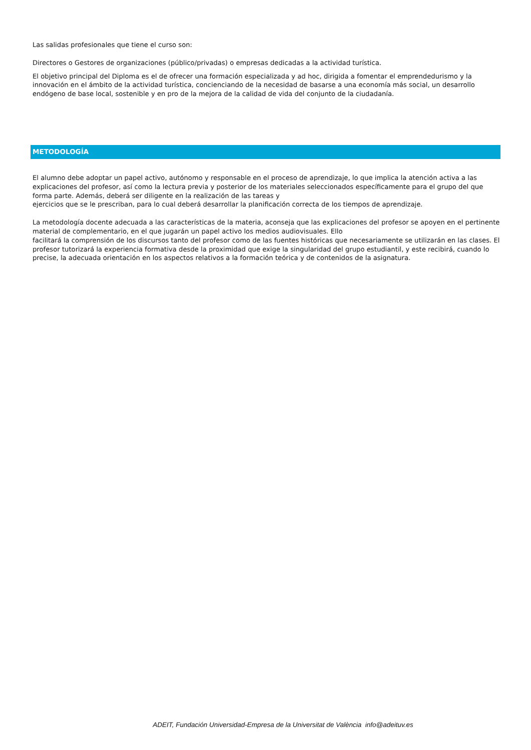Las salidas profesionales que tiene el curso son:
Directores o Gestores de organizaciones (público/privadas) o empresas dedicadas a la actividad turística.
El objetivo principal del Diploma es el de ofrecer una formación especializada y ad hoc, dirigida a fomentar el emprendedurismo y la innovación en el ámbito de la actividad turística, concienciando de la necesidad de basarse a una economía más social, un desarrollo endógeno de base local, sostenible y en pro de la mejora de la calidad de vida del conjunto de la ciudadanía.
METODOLOGÍA
El alumno debe adoptar un papel activo, autónomo y responsable en el proceso de aprendizaje, lo que implica la atención activa a las explicaciones del profesor, así como la lectura previa y posterior de los materiales seleccionados específicamente para el grupo del que forma parte. Además, deberá ser diligente en la realización de las tareas y
ejercicios que se le prescriban, para lo cual deberá desarrollar la planificación correcta de los tiempos de aprendizaje.
La metodología docente adecuada a las características de la materia, aconseja que las explicaciones del profesor se apoyen en el pertinente material de complementario, en el que jugarán un papel activo los medios audiovisuales. Ello
facilitará la comprensión de los discursos tanto del profesor como de las fuentes históricas que necesariamente se utilizarán en las clases. El profesor tutorizará la experiencia formativa desde la proximidad que exige la singularidad del grupo estudiantil, y este recibirá, cuando lo precise, la adecuada orientación en los aspectos relativos a la formación teórica y de contenidos de la asignatura.
ADEIT, Fundación Universidad-Empresa de la Universitat de València info@adeituv.es